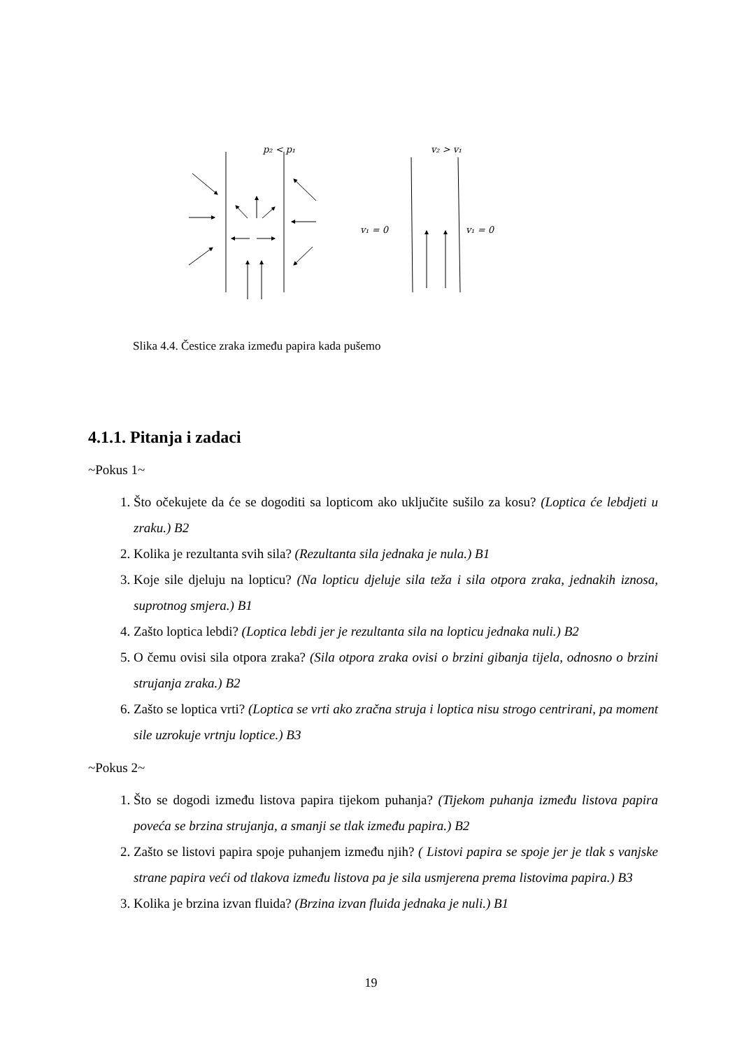p₂ < p₁
v₂ > v₁
v₁ = 0
v₁ = 0
Slika 4.4. Čestice zraka između papira kada pušemo
4.1.1. Pitanja i zadaci
~Pokus 1~
1. Što očekujete da će se dogoditi sa lopticom ako uključite sušilo za kosu? (Loptica će lebdjeti u zraku.) B2
2. Kolika je rezultanta svih sila? (Rezultanta sila jednaka je nula.) B1
3. Koje sile djeluju na lopticu? (Na lopticu djeluje sila teža i sila otpora zraka, jednakih iznosa, suprotnog smjera.) B1
4. Zašto loptica lebdi? (Loptica lebdi jer je rezultanta sila na lopticu jednaka nuli.) B2
5. O čemu ovisi sila otpora zraka? (Sila otpora zraka ovisi o brzini gibanja tijela, odnosno o brzini strujanja zraka.) B2
6. Zašto se loptica vrti? (Loptica se vrti ako zračna struja i loptica nisu strogo centrirani, pa moment sile uzrokuje vrtnju loptice.) B3
~Pokus 2~
1. Što se dogodi između listova papira tijekom puhanja? (Tijekom puhanja između listova papira poveća se brzina strujanja, a smanji se tlak između papira.) B2
2. Zašto se listovi papira spoje puhanjem između njih? ( Listovi papira se spoje jer je tlak s vanjske strane papira veći od tlakova između listova pa je sila usmjerena prema listovima papira.) B3
3. Kolika je brzina izvan fluida? (Brzina izvan fluida jednaka je nuli.) B1
19